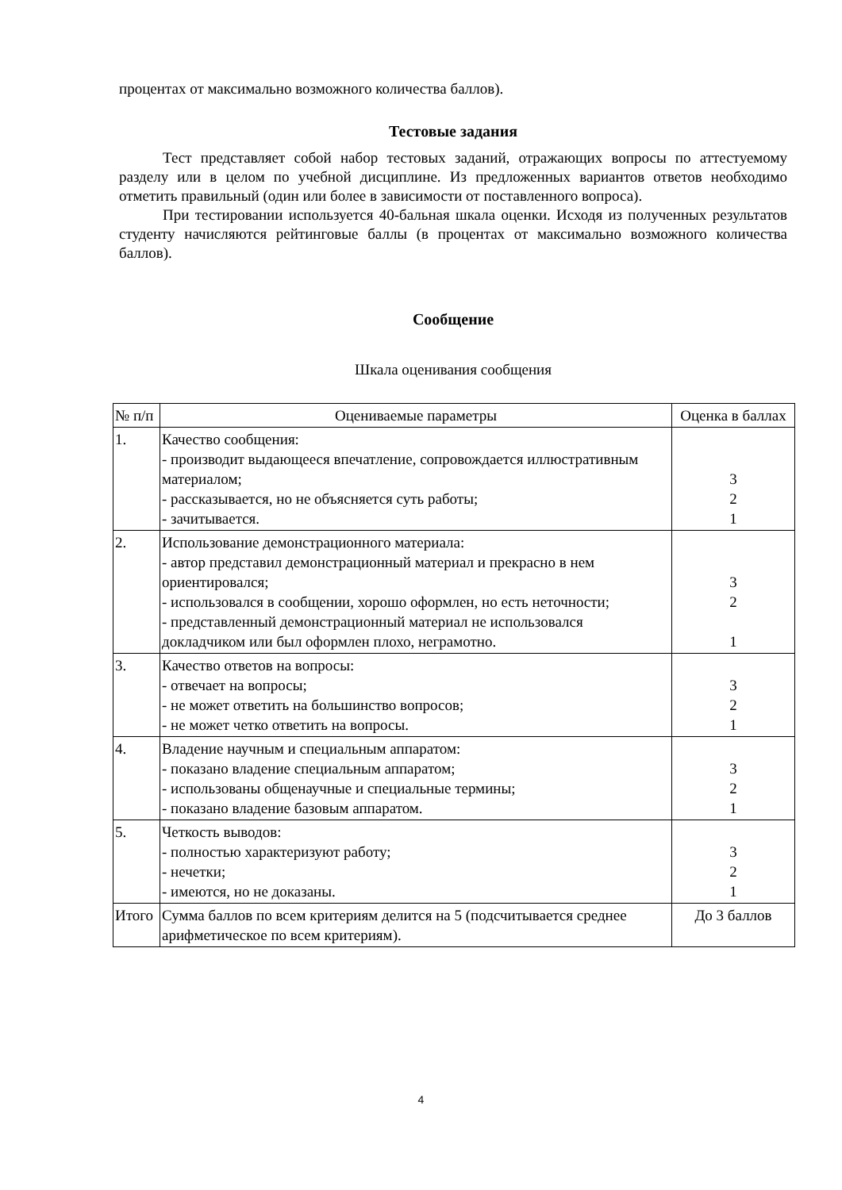процентах от максимально возможного количества баллов).
Тестовые задания
Тест представляет собой набор тестовых заданий, отражающих вопросы по аттестуемому разделу или в целом по учебной дисциплине. Из предложенных вариантов ответов необходимо отметить правильный (один или более в зависимости от поставленного вопроса).
При тестировании используется 40-бальная шкала оценки. Исходя из полученных результатов студенту начисляются рейтинговые баллы (в процентах от максимально возможного количества баллов).
Сообщение
Шкала оценивания сообщения
| № п/п | Оцениваемые параметры | Оценка в баллах |
| 1. | Качество сообщения: - производит выдающееся впечатление, сопровождается иллюстративным материалом; - рассказывается, но не объясняется суть работы; - зачитывается. | 3 2 1 |
| 2. | Использование демонстрационного материала: - автор представил демонстрационный материал и прекрасно в нем ориентировался; - использовался в сообщении, хорошо оформлен, но есть неточности; - представленный демонстрационный материал не использовался докладчиком или был оформлен плохо, неграмотно. | 3 2 1 |
| 3. | Качество ответов на вопросы: - отвечает на вопросы; - не может ответить на большинство вопросов; - не может четко ответить на вопросы. | 3 2 1 |
| 4. | Владение научным и специальным аппаратом: - показано владение специальным аппаратом; - использованы общенаучные и специальные термины; - показано владение базовым аппаратом. | 3 2 1 |
| 5. | Четкость выводов: - полностью характеризуют работу; - нечетки; - имеются, но не доказаны. | 3 2 1 |
| Итого | Сумма баллов по всем критериям делится на 5 (подсчитывается среднее арифметическое по всем критериям). | До 3 баллов |
4